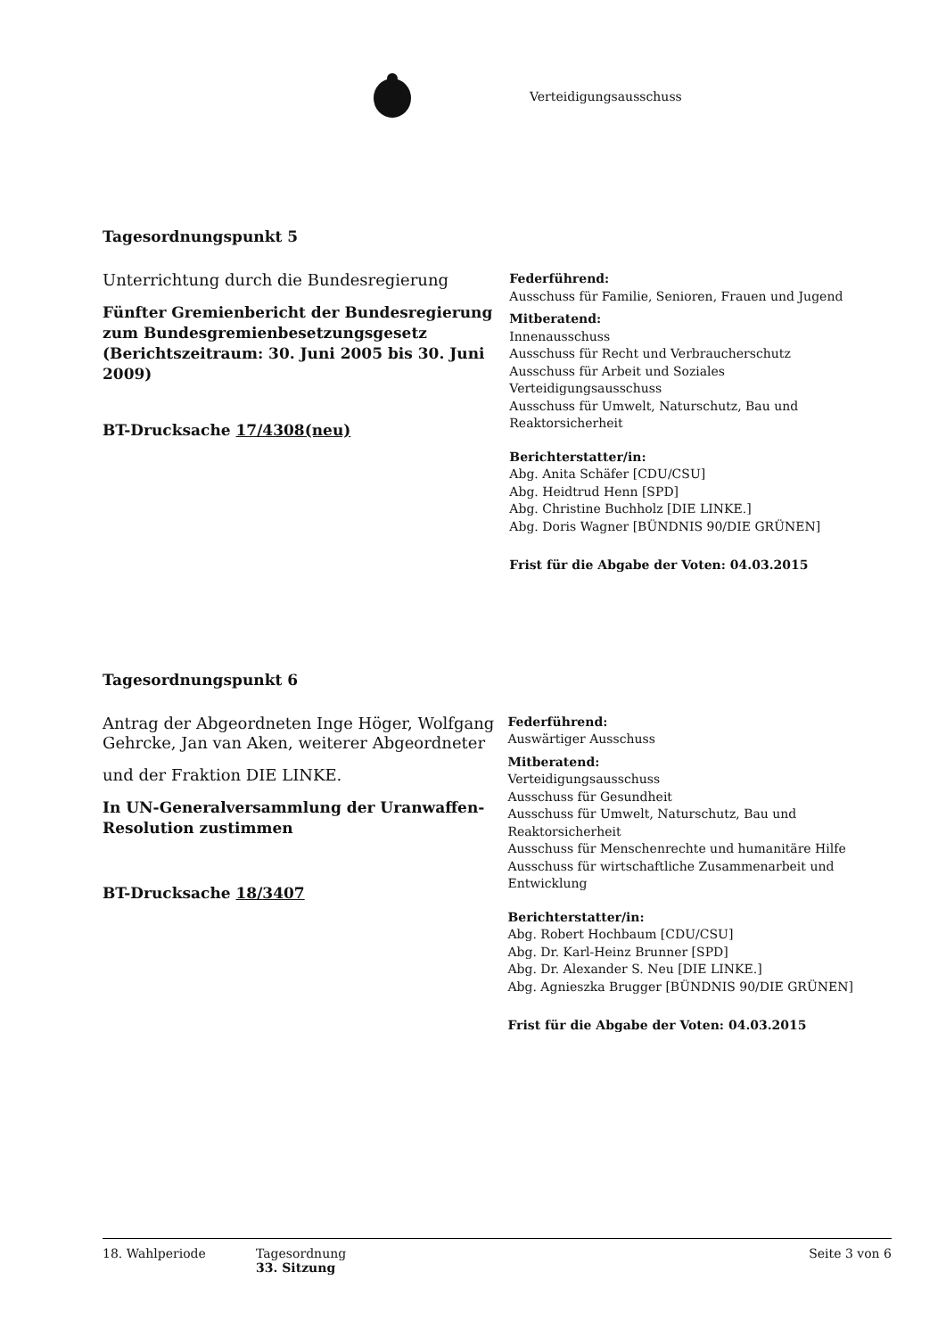Verteidigungsausschuss
Tagesordnungspunkt 5
Unterrichtung durch die Bundesregierung
Fünfter Gremienbericht der Bundesregierung zum Bundesgremienbesetzungsgesetz (Berichtszeitraum: 30. Juni 2005 bis 30. Juni 2009)
BT-Drucksache 17/4308(neu)
Federführend:
Ausschuss für Familie, Senioren, Frauen und Jugend
Mitberatend:
Innenausschuss
Ausschuss für Recht und Verbraucherschutz
Ausschuss für Arbeit und Soziales
Verteidigungsausschuss
Ausschuss für Umwelt, Naturschutz, Bau und Reaktorsicherheit
Berichterstatter/in:
Abg. Anita Schäfer [CDU/CSU]
Abg. Heidtrud Henn [SPD]
Abg. Christine Buchholz [DIE LINKE.]
Abg. Doris Wagner [BÜNDNIS 90/DIE GRÜNEN]
Frist für die Abgabe der Voten: 04.03.2015
Tagesordnungspunkt 6
Antrag der Abgeordneten Inge Höger, Wolfgang Gehrcke, Jan van Aken, weiterer Abgeordneter
und der Fraktion DIE LINKE.
In UN-Generalversammlung der Uranwaffen-Resolution zustimmen
BT-Drucksache 18/3407
Federführend:
Auswärtiger Ausschuss
Mitberatend:
Verteidigungsausschuss
Ausschuss für Gesundheit
Ausschuss für Umwelt, Naturschutz, Bau und Reaktorsicherheit
Ausschuss für Menschenrechte und humanitäre Hilfe
Ausschuss für wirtschaftliche Zusammenarbeit und Entwicklung
Berichterstatter/in:
Abg. Robert Hochbaum [CDU/CSU]
Abg. Dr. Karl-Heinz Brunner [SPD]
Abg. Dr. Alexander S. Neu [DIE LINKE.]
Abg. Agnieszka Brugger [BÜNDNIS 90/DIE GRÜNEN]
Frist für die Abgabe der Voten: 04.03.2015
18. Wahlperiode Tagesordnung
33. Sitzung
Seite 3 von 6